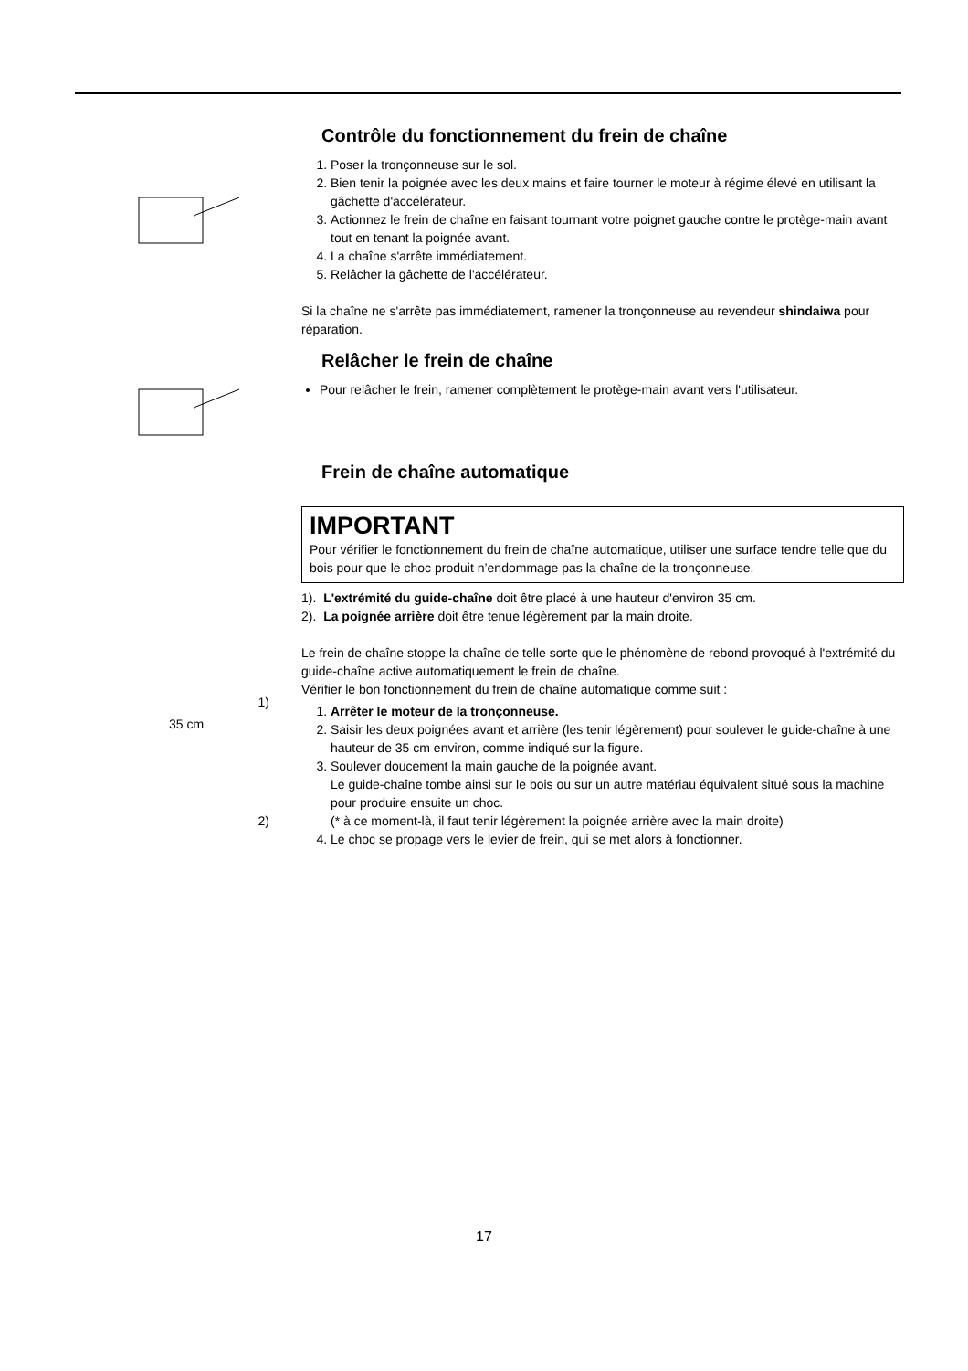Contrôle du fonctionnement du frein de chaîne
1. Poser la tronçonneuse sur le sol.
2. Bien tenir la poignée avec les deux mains et faire tourner le moteur à régime élevé en utilisant la gâchette d'accélérateur.
3. Actionnez le frein de chaîne en faisant tournant votre poignet gauche contre le protège-main avant tout en tenant la poignée avant.
4. La chaîne s'arrête immédiatement.
5. Relâcher la gâchette de l'accélérateur.
Si la chaîne ne s'arrête pas immédiatement, ramener la tronçonneuse au revendeur shindaiwa pour réparation.
Relâcher le frein de chaîne
Pour relâcher le frein, ramener complètement le protège-main avant vers l'utilisateur.
Frein de chaîne automatique
IMPORTANT
Pour vérifier le fonctionnement du frein de chaîne automatique, utiliser une surface tendre telle que du bois pour que le choc produit n’endommage pas la chaîne de la tronçonneuse.
1). L'extrémité du guide-chaîne doit être placé à une hauteur d'environ 35 cm.
2). La poignée arrière doit être tenue légèrement par la main droite.
Le frein de chaîne stoppe la chaîne de telle sorte que le phénomène de rebond provoqué à l'extrémité du guide-chaîne active automatiquement le frein de chaîne.
Vérifier le bon fonctionnement du frein de chaîne automatique comme suit :
1. Arrêter le moteur de la tronçonneuse.
2. Saisir les deux poignées avant et arrière (les tenir légèrement) pour soulever le guide-chaîne à une hauteur de 35 cm environ, comme indiqué sur la figure.
3. Soulever doucement la main gauche de la poignée avant.
Le guide-chaîne tombe ainsi sur le bois ou sur un autre matériau équivalent situé sous la machine pour produire ensuite un choc.
(* à ce moment-là, il faut tenir légèrement la poignée arrière avec la main droite)
4. Le choc se propage vers le levier de frein, qui se met alors à fonctionner.
1)
35 cm
2)
17